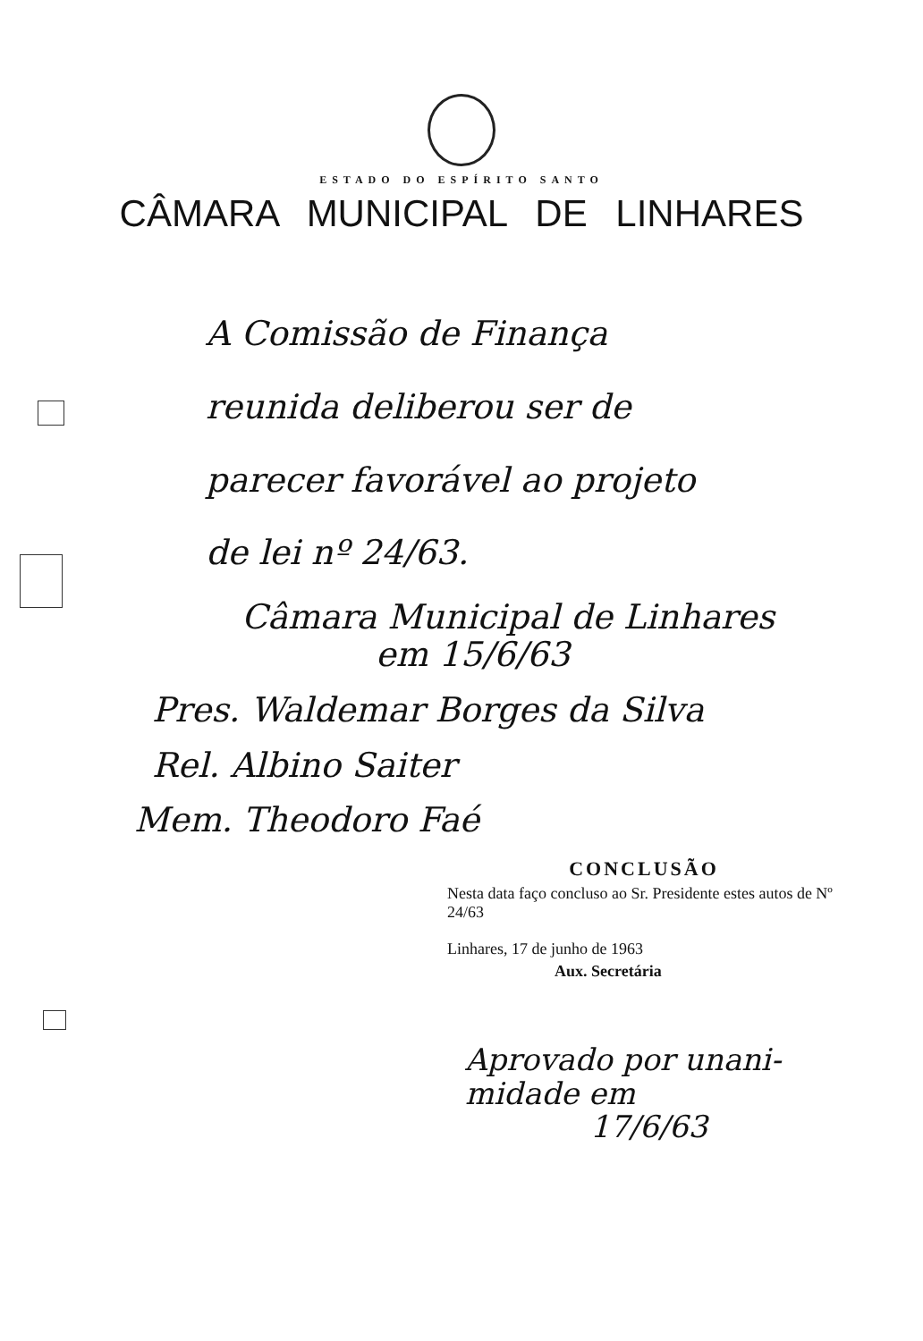ESTADO DO ESPÍRITO SANTO
CÂMARA MUNICIPAL DE LINHARES
A Comissão de Finança
reunida deliberou ser de
parecer favorável ao projeto
de lei nº 24/63.
Câmara Municipal de Linhares
em 15/6/63
Pres. Waldemar Borges da Silva
Rel. Albino Saiter
Mem. Theodoro Faé
CONCLUSÃO
Nesta data faço concluso ao Sr. Presidente estes autos de Nº 24/63
Linhares, 17 de junho de 1963
Aux. Secretária
Aprovado por unani-
midade em
17/6/63